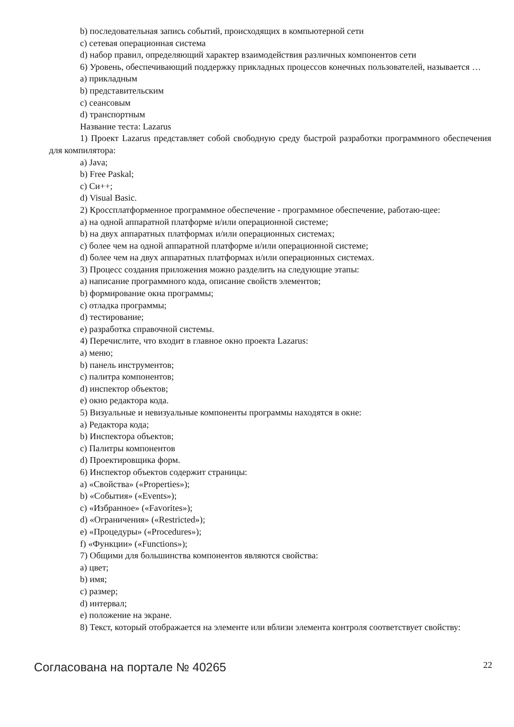b) последовательная запись событий, происходящих в компьютерной сети
c) сетевая операционная система
d) набор правил, определяющий характер взаимодействия различных компонентов сети
6) Уровень, обеспечивающий поддержку прикладных процессов конечных пользователей, называется …
a) прикладным
b) представительским
c) сеансовым
d) транспортным
Название теста: Lazarus
1) Проект Lazarus представляет собой свободную среду быстрой разработки программного обеспечения для компилятора:
a) Java;
b) Free Paskal;
c) Си++;
d) Visual Basic.
2) Кроссплатформенное программное обеспечение - программное обеспечение, работаю-щее:
a) на одной аппаратной платформе и/или операционной системе;
b) на двух аппаратных платформах и/или операционных системах;
c) более чем на одной аппаратной платформе и/или операционной системе;
d) более чем на двух аппаратных платформах и/или операционных системах.
3) Процесс создания приложения можно разделить на следующие этапы:
a) написание программного кода, описание свойств элементов;
b) формирование окна программы;
c) отладка программы;
d) тестирование;
e) разработка справочной системы.
4) Перечислите, что входит в главное окно проекта Lazarus:
a) меню;
b) панель инструментов;
c) палитра компонентов;
d) инспектор объектов;
e) окно редактора кода.
5) Визуальные и невизуальные компоненты программы находятся в окне:
a) Редактора кода;
b) Инспектора объектов;
c) Палитры компонентов
d) Проектировщика форм.
6) Инспектор объектов содержит страницы:
a) «Свойства» («Properties»);
b) «События» («Events»);
c) «Избранное» («Favorites»);
d) «Ограничения» («Restricted»);
e) «Процедуры» («Procedures»);
f) «Функции» («Functions»);
7) Общими для большинства компонентов являются свойства:
a) цвет;
b) имя;
c) размер;
d) интервал;
e) положение на экране.
8) Текст, который отображается на элементе или вблизи элемента контроля соответствует свойству:
Согласована на портале № 40265 22